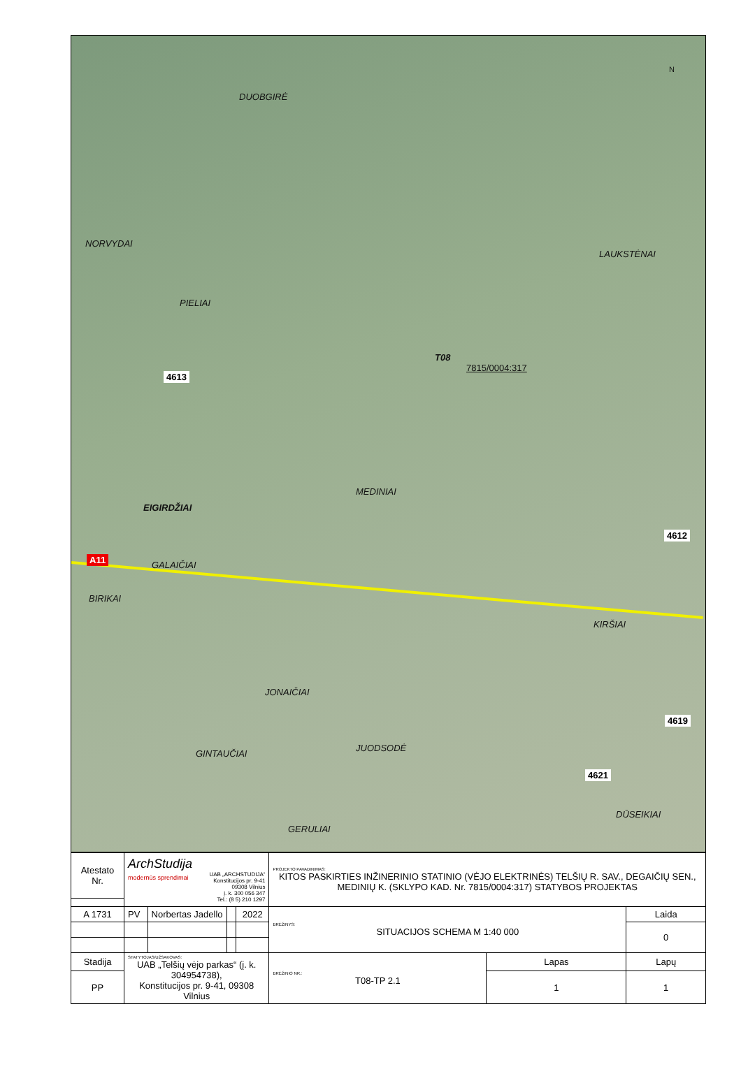DUOBGIRĖ
NORVYDAI
LAUKSTĖNAI
PIELIAI
4613
T08
7815/0004:317
MEDINIAI
EIGIRDŽIAI
4612
A11
GALAIČIAI
BIRIKAI
KIRŠIAI
JONAIČIAI
4619
JUODSODĖ
GINTAUČIAI
4621
DŪSEIKIAI
GERULIAI
N
| Atestato Nr. | ArchStudija modernūs sprendimai UAB „ARCHSTUDIJA“ Konstitucijos pr. 9-41 09308 Vilnius į. k. 300 056 347 Tel.: (8 5) 210 1297 | | | | PROJEKTO PAVADINIMAS: KITOS PASKIRTIES INŽINERINIO STATINIO (VĖJO ELEKTRINĖS) TELŠIŲ R. SAV., DEGAIČIŲ SEN., MEDINIŲ K. (SKLYPO KAD. Nr. 7815/0004:317) STATYBOS PROJEKTAS | | |
| A 1731 | PV | Norbertas Jadello | | 2022 | BRĖŽINYS: SITUACIJOS SCHEMA M 1:40 000 | | Laida |
| | | | | | | | 0 |
| Stadija | STATYTOJAS/UŽSAKOVAS: UAB „Telšių vėjo parkas“ (į. k. 304954738), Konstitucijos pr. 9-41, 09308 Vilnius | | | | BRĖŽINIO NR.: T08-TP 2.1 | Lapas | Lapų |
| PP | | | | | | 1 | 1 |